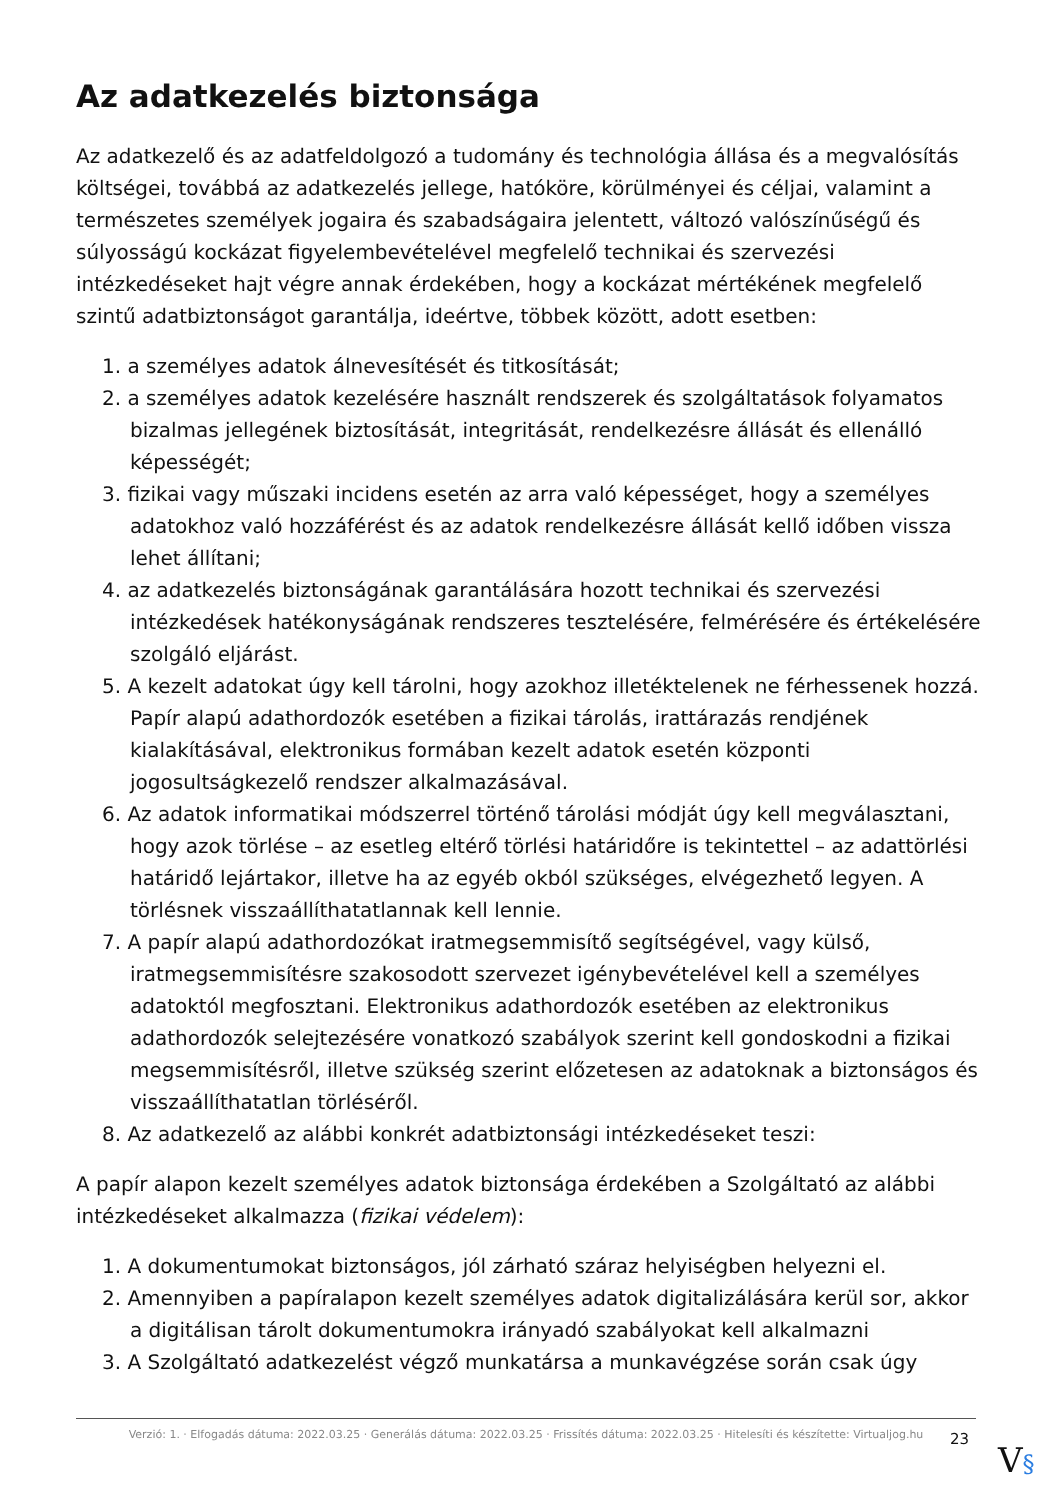Az adatkezelés biztonsága
Az adatkezelő és az adatfeldolgozó a tudomány és technológia állása és a megvalósítás költségei, továbbá az adatkezelés jellege, hatóköre, körülményei és céljai, valamint a természetes személyek jogaira és szabadságaira jelentett, változó valószínűségű és súlyosságú kockázat figyelembevételével megfelelő technikai és szervezési intézkedéseket hajt végre annak érdekében, hogy a kockázat mértékének megfelelő szintű adatbiztonságot garantálja, ideértve, többek között, adott esetben:
1. a személyes adatok álnevesítését és titkosítását;
2. a személyes adatok kezelésére használt rendszerek és szolgáltatások folyamatos bizalmas jellegének biztosítását, integritását, rendelkezésre állását és ellenálló képességét;
3. fizikai vagy műszaki incidens esetén az arra való képességet, hogy a személyes adatokhoz való hozzáférést és az adatok rendelkezésre állását kellő időben vissza lehet állítani;
4. az adatkezelés biztonságának garantálására hozott technikai és szervezési intézkedések hatékonyságának rendszeres tesztelésére, felmérésére és értékelésére szolgáló eljárást.
5. A kezelt adatokat úgy kell tárolni, hogy azokhoz illetéktelenek ne férhessenek hozzá. Papír alapú adathordozók esetében a fizikai tárolás, irattárazás rendjének kialakításával, elektronikus formában kezelt adatok esetén központi jogosultságkezelő rendszer alkalmazásával.
6. Az adatok informatikai módszerrel történő tárolási módját úgy kell megválasztani, hogy azok törlése – az esetleg eltérő törlési határidőre is tekintettel – az adattörlési határidő lejártakor, illetve ha az egyéb okból szükséges, elvégezhető legyen. A törlésnek visszaállíthatatlannak kell lennie.
7. A papír alapú adathordozókat iratmegsemmisítő segítségével, vagy külső, iratmegsemmisítésre szakosodott szervezet igénybevételével kell a személyes adatoktól megfosztani. Elektronikus adathordozók esetében az elektronikus adathordozók selejtezésére vonatkozó szabályok szerint kell gondoskodni a fizikai megsemmisítésről, illetve szükség szerint előzetesen az adatoknak a biztonságos és visszaállíthatatlan törléséről.
8. Az adatkezelő az alábbi konkrét adatbiztonsági intézkedéseket teszi:
A papír alapon kezelt személyes adatok biztonsága érdekében a Szolgáltató az alábbi intézkedéseket alkalmazza (fizikai védelem):
1. A dokumentumokat biztonságos, jól zárható száraz helyiségben helyezni el.
2. Amennyiben a papíralapon kezelt személyes adatok digitalizálására kerül sor, akkor a digitálisan tárolt dokumentumokra irányadó szabályokat kell alkalmazni
3. A Szolgáltató adatkezelést végző munkatársa a munkavégzése során csak úgy
Verzió: 1. · Elfogadás dátuma: 2022.03.25 · Generálás dátuma: 2022.03.25 · Frissítés dátuma: 2022.03.25 · Hitelesíti és készítette: Virtualjog.hu
23
V§